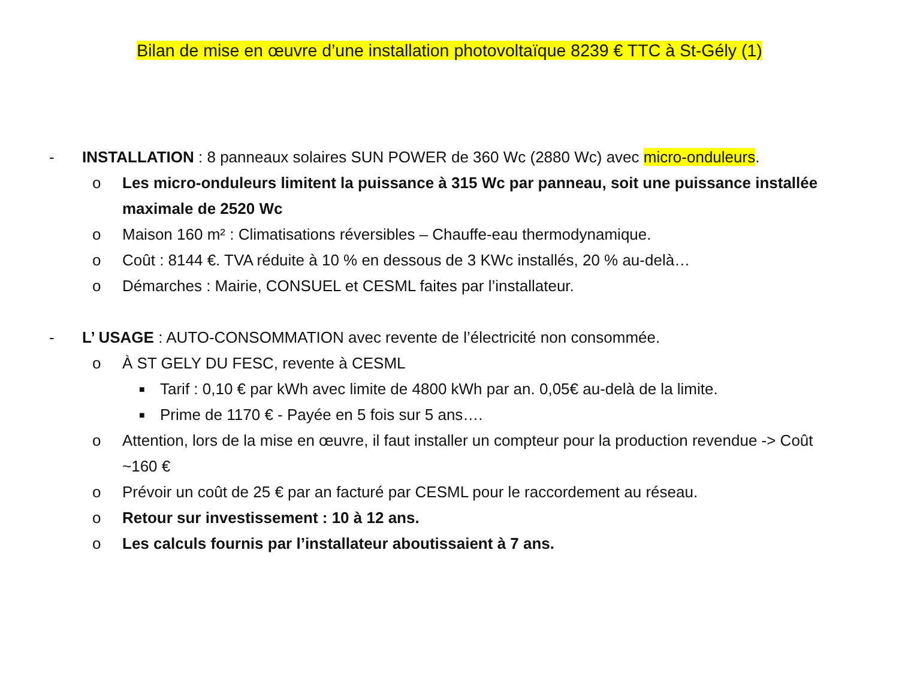Bilan de mise en œuvre d’une installation photovoltaïque 8239 € TTC à St-Gély (1)
- INSTALLATION : 8 panneaux solaires SUN POWER de 360 Wc (2880 Wc) avec micro-onduleurs.
o Les micro-onduleurs limitent la puissance à 315 Wc par panneau, soit une puissance installée maximale de 2520 Wc
o Maison 160 m² : Climatisations réversibles – Chauffe-eau thermodynamique.
o Coût : 8144 €. TVA réduite à 10 % en dessous de 3 KWc installés, 20 % au-delà…
o Démarches : Mairie, CONSUEL et CESML faites par l’installateur.
- L’ USAGE : AUTO-CONSOMMATION avec revente de l’électricité non consommée.
o À ST GELY DU FESC, revente à CESML
■ Tarif : 0,10 € par kWh avec limite de 4800 kWh par an. 0,05€ au-delà de la limite.
■ Prime de 1170 € - Payée en 5 fois sur 5 ans….
o Attention, lors de la mise en œuvre, il faut installer un compteur pour la production revendue -> Coût ~160 €
o Prévoir un coût de 25 € par an facturé par CESML pour le raccordement au réseau.
o Retour sur investissement : 10 à 12 ans.
o Les calculs fournis par l’installateur aboutissaient à 7 ans.